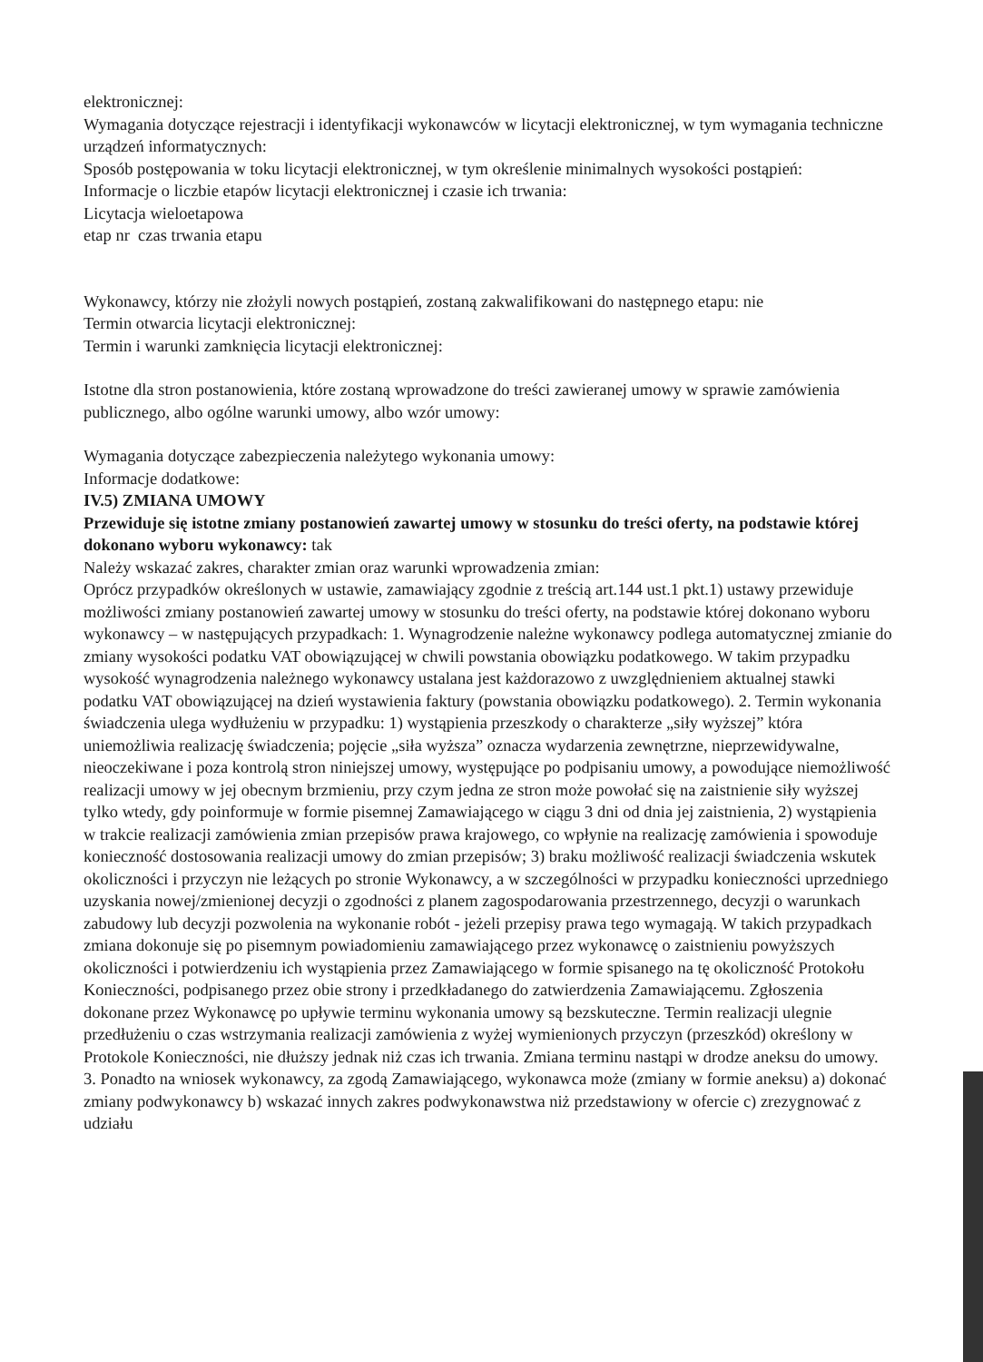elektronicznej:
Wymagania dotyczące rejestracji i identyfikacji wykonawców w licytacji elektronicznej, w tym wymagania techniczne urządzeń informatycznych:
Sposób postępowania w toku licytacji elektronicznej, w tym określenie minimalnych wysokości postąpień:
Informacje o liczbie etapów licytacji elektronicznej i czasie ich trwania:
Licytacja wieloetapowa
etap nr czas trwania etapu
Wykonawcy, którzy nie złożyli nowych postąpień, zostaną zakwalifikowani do następnego etapu: nie
Termin otwarcia licytacji elektronicznej:
Termin i warunki zamknięcia licytacji elektronicznej:
Istotne dla stron postanowienia, które zostaną wprowadzone do treści zawieranej umowy w sprawie zamówienia publicznego, albo ogólne warunki umowy, albo wzór umowy:
Wymagania dotyczące zabezpieczenia należytego wykonania umowy:
Informacje dodatkowe:
IV.5) ZMIANA UMOWY
Przewiduje się istotne zmiany postanowień zawartej umowy w stosunku do treści oferty, na podstawie której dokonano wyboru wykonawcy: tak
Należy wskazać zakres, charakter zmian oraz warunki wprowadzenia zmian:
Oprócz przypadków określonych w ustawie, zamawiający zgodnie z treścią art.144 ust.1 pkt.1) ustawy przewiduje możliwości zmiany postanowień zawartej umowy w stosunku do treści oferty, na podstawie której dokonano wyboru wykonawcy – w następujących przypadkach: 1. Wynagrodzenie należne wykonawcy podlega automatycznej zmianie do zmiany wysokości podatku VAT obowiązującej w chwili powstania obowiązku podatkowego. W takim przypadku wysokość wynagrodzenia należnego wykonawcy ustalana jest każdorazowo z uwzględnieniem aktualnej stawki podatku VAT obowiązującej na dzień wystawienia faktury (powstania obowiązku podatkowego). 2. Termin wykonania świadczenia ulega wydłużeniu w przypadku: 1) wystąpienia przeszkody o charakterze „siły wyższej” która uniemożliwia realizację świadczenia; pojęcie „siła wyższa” oznacza wydarzenia zewnętrzne, nieprzewidywalne, nieoczekiwane i poza kontrolą stron niniejszej umowy, występujące po podpisaniu umowy, a powodujące niemożliwość realizacji umowy w jej obecnym brzmieniu, przy czym jedna ze stron może powołać się na zaistnienie siły wyższej tylko wtedy, gdy poinformuje w formie pisemnej Zamawiającego w ciągu 3 dni od dnia jej zaistnienia, 2) wystąpienia w trakcie realizacji zamówienia zmian przepisów prawa krajowego, co wpłynie na realizację zamówienia i spowoduje konieczność dostosowania realizacji umowy do zmian przepisów; 3) braku możliwość realizacji świadczenia wskutek okoliczności i przyczyn nie leżących po stronie Wykonawcy, a w szczególności w przypadku konieczności uprzedniego uzyskania nowej/zmienionej decyzji o zgodności z planem zagospodarowania przestrzennego, decyzji o warunkach zabudowy lub decyzji pozwolenia na wykonanie robót - jeżeli przepisy prawa tego wymagają. W takich przypadkach zmiana dokonuje się po pisemnym powiadomieniu zamawiającego przez wykonawcę o zaistnieniu powyższych okoliczności i potwierdzeniu ich wystąpienia przez Zamawiającego w formie spisanego na tę okoliczność Protokołu Konieczności, podpisanego przez obie strony i przedkładanego do zatwierdzenia Zamawiającemu. Zgłoszenia dokonane przez Wykonawcę po upływie terminu wykonania umowy są bezskuteczne. Termin realizacji ulegnie przedłużeniu o czas wstrzymania realizacji zamówienia z wyżej wymienionych przyczyn (przeszkód) określony w Protokole Konieczności, nie dłuższy jednak niż czas ich trwania. Zmiana terminu nastąpi w drodze aneksu do umowy. 3. Ponadto na wniosek wykonawcy, za zgodą Zamawiającego, wykonawca może (zmiany w formie aneksu) a) dokonać zmiany podwykonawcy b) wskazać innych zakres podwykonawstwa niż przedstawiony w ofercie c) zrezygnować z udziału